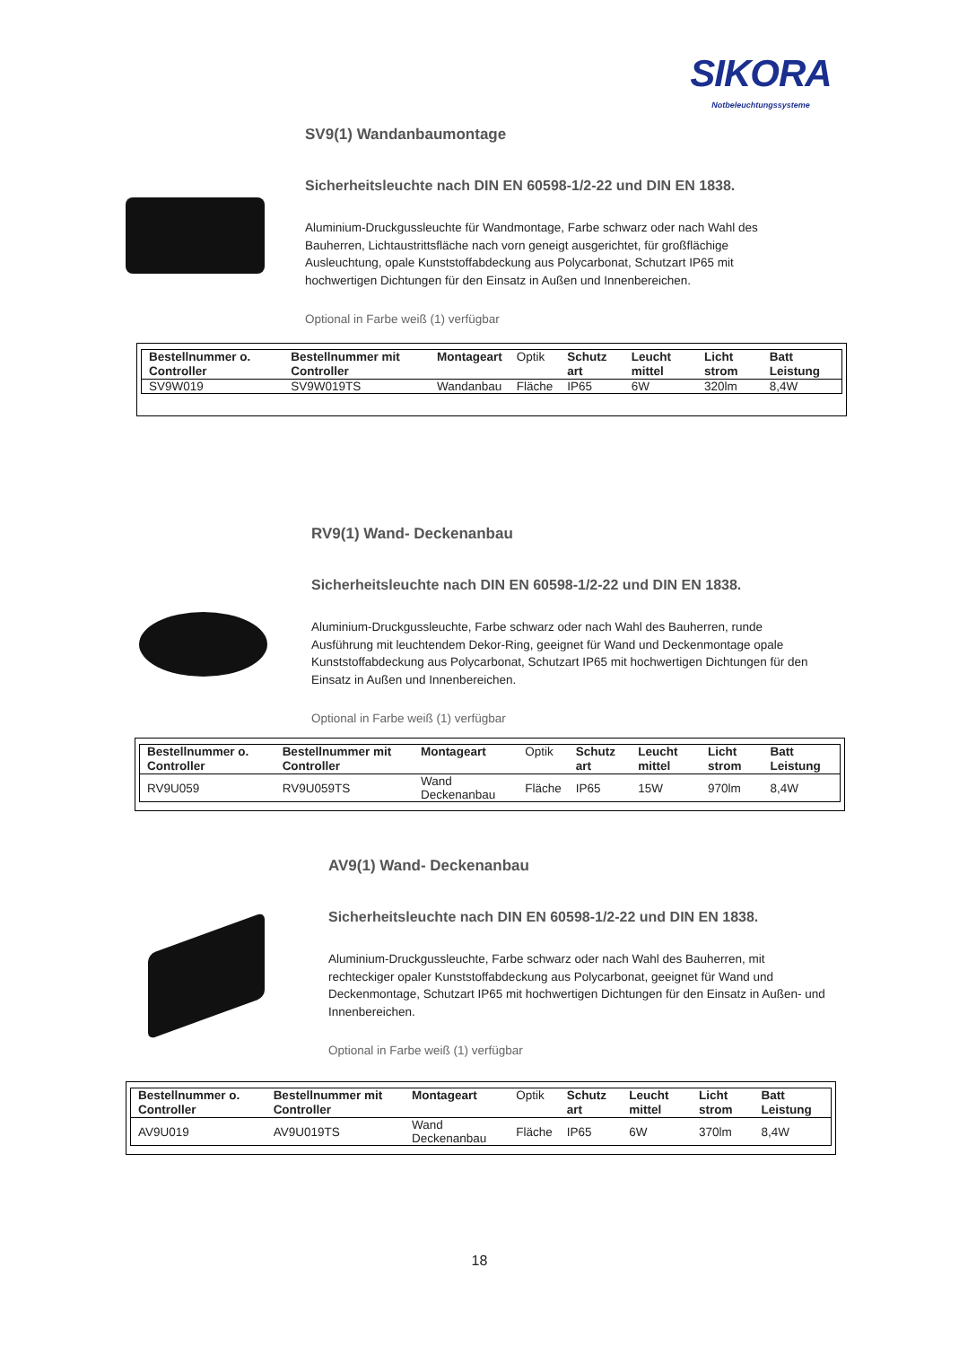SIKORA
Notbeleuchtungssysteme
SV9(1) Wandanbaumontage
Sicherheitsleuchte nach DIN EN 60598-1/2-22 und DIN EN 1838.
Aluminium-Druckgussleuchte für Wandmontage, Farbe schwarz oder nach Wahl des Bauherren, Lichtaustrittsfläche nach vorn geneigt ausgerichtet, für großflächige Ausleuchtung, opale Kunststoffabdeckung aus Polycarbonat, Schutzart IP65 mit hochwertigen Dichtungen für den Einsatz in Außen und Innenbereichen.
Optional in Farbe weiß (1) verfügbar
| Bestellnummer o. Controller | Bestellnummer mit Controller | Montageart | Optik | Schutz art | Leucht mittel | Licht strom | Batt Leistung |
| --- | --- | --- | --- | --- | --- | --- | --- |
| SV9W019 | SV9W019TS | Wandanbau | Fläche | IP65 | 6W | 320lm | 8,4W |
RV9(1) Wand- Deckenanbau
Sicherheitsleuchte nach DIN EN 60598-1/2-22 und DIN EN 1838.
Aluminium-Druckgussleuchte, Farbe schwarz oder nach Wahl des Bauherren, runde Ausführung mit leuchtendem Dekor-Ring, geeignet für Wand und Deckenmontage opale Kunststoffabdeckung aus Polycarbonat, Schutzart IP65 mit hochwertigen Dichtungen für den Einsatz in Außen und Innenbereichen.
Optional in Farbe weiß (1) verfügbar
| Bestellnummer o. Controller | Bestellnummer mit Controller | Montageart | Optik | Schutz art | Leucht mittel | Licht strom | Batt Leistung |
| --- | --- | --- | --- | --- | --- | --- | --- |
| RV9U059 | RV9U059TS | Wand Deckenanbau | Fläche | IP65 | 15W | 970lm | 8,4W |
AV9(1) Wand- Deckenanbau
Sicherheitsleuchte nach DIN EN 60598-1/2-22 und DIN EN 1838.
Aluminium-Druckgussleuchte, Farbe schwarz oder nach Wahl des Bauherren, mit rechteckiger opaler Kunststoffabdeckung aus Polycarbonat, geeignet für Wand und Deckenmontage, Schutzart IP65 mit hochwertigen Dichtungen für den Einsatz in Außen- und Innenbereichen.
Optional in Farbe weiß (1) verfügbar
| Bestellnummer o. Controller | Bestellnummer mit Controller | Montageart | Optik | Schutz art | Leucht mittel | Licht strom | Batt Leistung |
| --- | --- | --- | --- | --- | --- | --- | --- |
| AV9U019 | AV9U019TS | Wand Deckenanbau | Fläche | IP65 | 6W | 370lm | 8,4W |
18